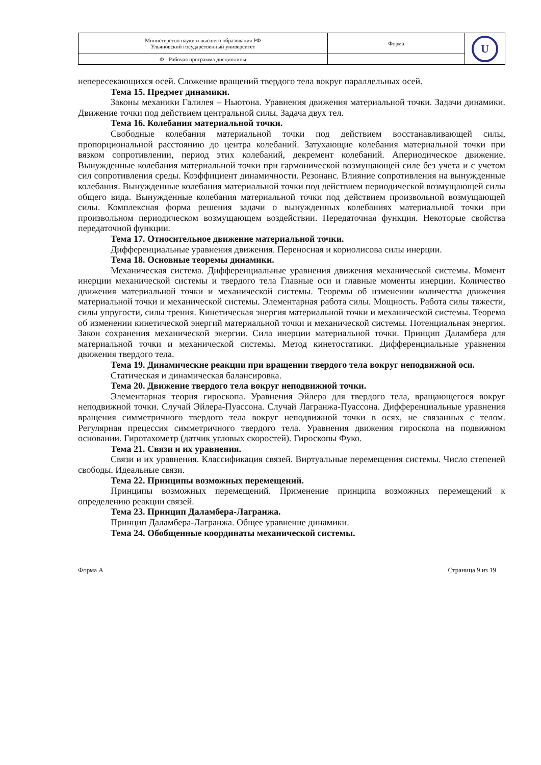| Министерство науки и высшего образования РФ Ульяновский государственный университет | Форма | U |
| Ф - Рабочая программа дисциплины | | |
непересекающихся осей. Сложение вращений твердого тела вокруг параллельных осей.
Тема 15. Предмет динамики.
Законы механики Галилея – Ньютона. Уравнения движения материальной точки. Задачи динамики. Движение точки под действием центральной силы. Задача двух тел.
Тема 16. Колебания материальной точки.
Свободные колебания материальной точки под действием восстанавливающей силы, пропорциональной расстоянию до центра колебаний. Затухающие колебания материальной точки при вязком сопротивлении, период этих колебаний, декремент колебаний. Апериодическое движение. Вынужденные колебания материальной точки при гармонической возмущающей силе без учета и с учетом сил сопротивления среды. Коэффициент динамичности. Резонанс. Влияние сопротивления на вынужденные колебания. Вынужденные колебания материальной точки под действием периодической возмущающей силы общего вида. Вынужденные колебания материальной точки под действием произвольной возмущающей силы. Комплексная форма решения задачи о вынужденных колебаниях материальной точки при произвольном периодическом возмущающем воздействии. Передаточная функция. Некоторые свойства передаточной функции.
Тема 17. Относительное движение материальной точки.
Дифференциальные уравнения движения. Переносная и кориолисова силы инерции.
Тема 18. Основные теоремы динамики.
Механическая система. Дифференциальные уравнения движения механической системы. Момент инерции механической системы и твердого тела Главные оси и главные моменты инерции. Количество движения материальной точки и механической системы. Теоремы об изменении количества движения материальной точки и механической системы. Элементарная работа силы. Мощность. Работа силы тяжести, силы упругости, силы трения. Кинетическая энергия материальной точки и механической системы. Теорема об изменении кинетической энергий материальной точки и механической системы. Потенциальная энергия. Закон сохранения механической энергии. Сила инерции материальной точки. Принцип Даламбера для материальной точки и механической системы. Метод кинетостатики. Дифференциальные уравнения движения твердого тела.
Тема 19. Динамические реакции при вращении твердого тела вокруг неподвижной оси.
Статическая и динамическая балансировка.
Тема 20. Движение твердого тела вокруг неподвижной точки.
Элементарная теория гироскопа. Уравнения Эйлера для твердого тела, вращающегося вокруг неподвижной точки. Случай Эйлера-Пуассона. Случай Лагранжа-Пуассона. Дифференциальные уравнения вращения симметричного твердого тела вокруг неподвижной точки в осях, не связанных с телом. Регулярная прецессия симметричного твердого тела. Уравнения движения гироскопа на подвижном основании. Гиротахометр (датчик угловых скоростей). Гироскопы Фуко.
Тема 21. Связи и их уравнения.
Связи и их уравнения. Классификация связей. Виртуальные перемещения системы. Число степеней свободы. Идеальные связи.
Тема 22. Принципы возможных перемещений.
Принципы возможных перемещений. Применение принципа возможных перемещений к определению реакции связей.
Тема 23. Принцип Даламбера-Лагранжа.
Принцип Даламбера-Лагранжа. Общее уравнение динамики.
Тема 24. Обобщенные координаты механической системы.
Форма А Страница 9 из 19